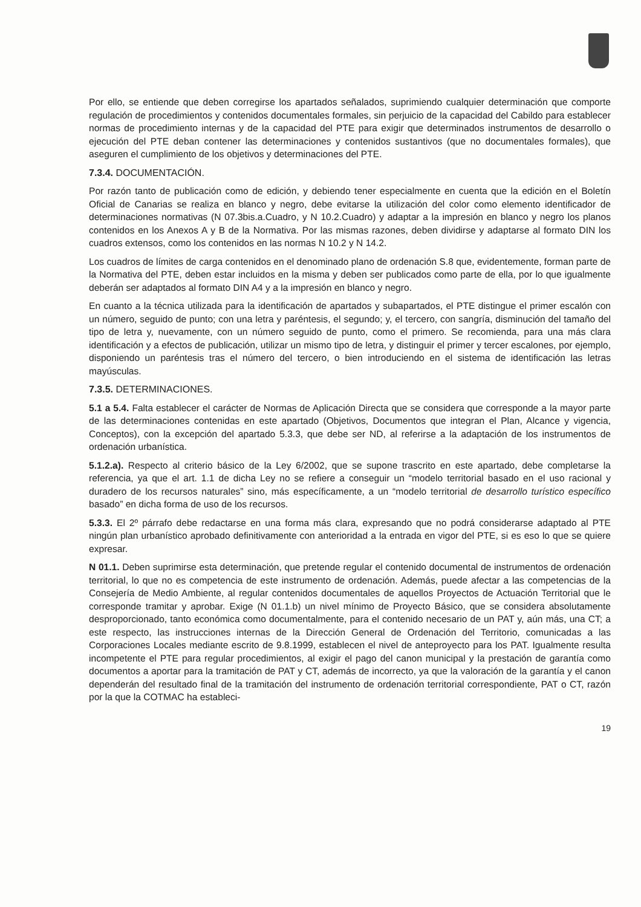Por ello, se entiende que deben corregirse los apartados señalados, suprimiendo cualquier determinación que comporte regulación de procedimientos y contenidos documentales formales, sin perjuicio de la capacidad del Cabildo para establecer normas de procedimiento internas y de la capacidad del PTE para exigir que determinados instrumentos de desarrollo o ejecución del PTE deban contener las determinaciones y contenidos sustantivos (que no documentales formales), que aseguren el cumplimiento de los objetivos y determinaciones del PTE.
7.3.4. DOCUMENTACIÓN.
Por razón tanto de publicación como de edición, y debiendo tener especialmente en cuenta que la edición en el Boletín Oficial de Canarias se realiza en blanco y negro, debe evitarse la utilización del color como elemento identificador de determinaciones normativas (N 07.3bis.a.Cuadro, y N 10.2.Cuadro) y adaptar a la impresión en blanco y negro los planos contenidos en los Anexos A y B de la Normativa. Por las mismas razones, deben dividirse y adaptarse al formato DIN los cuadros extensos, como los contenidos en las normas N 10.2 y N 14.2.
Los cuadros de límites de carga contenidos en el denominado plano de ordenación S.8 que, evidentemente, forman parte de la Normativa del PTE, deben estar incluidos en la misma y deben ser publicados como parte de ella, por lo que igualmente deberán ser adaptados al formato DIN A4 y a la impresión en blanco y negro.
En cuanto a la técnica utilizada para la identificación de apartados y subapartados, el PTE distingue el primer escalón con un número, seguido de punto; con una letra y paréntesis, el segundo; y, el tercero, con sangría, disminución del tamaño del tipo de letra y, nuevamente, con un número seguido de punto, como el primero. Se recomienda, para una más clara identificación y a efectos de publicación, utilizar un mismo tipo de letra, y distinguir el primer y tercer escalones, por ejemplo, disponiendo un paréntesis tras el número del tercero, o bien introduciendo en el sistema de identificación las letras mayúsculas.
7.3.5. DETERMINACIONES.
5.1 a 5.4. Falta establecer el carácter de Normas de Aplicación Directa que se considera que corresponde a la mayor parte de las determinaciones contenidas en este apartado (Objetivos, Documentos que integran el Plan, Alcance y vigencia, Conceptos), con la excepción del apartado 5.3.3, que debe ser ND, al referirse a la adaptación de los instrumentos de ordenación urbanística.
5.1.2.a). Respecto al criterio básico de la Ley 6/2002, que se supone trascrito en este apartado, debe completarse la referencia, ya que el art. 1.1 de dicha Ley no se refiere a conseguir un “modelo territorial basado en el uso racional y duradero de los recursos naturales” sino, más específicamente, a un “modelo territorial de desarrollo turístico específico basado” en dicha forma de uso de los recursos.
5.3.3. El 2º párrafo debe redactarse en una forma más clara, expresando que no podrá considerarse adaptado al PTE ningún plan urbanístico aprobado definitivamente con anterioridad a la entrada en vigor del PTE, si es eso lo que se quiere expresar.
N 01.1. Deben suprimirse esta determinación, que pretende regular el contenido documental de instrumentos de ordenación territorial, lo que no es competencia de este instrumento de ordenación. Además, puede afectar a las competencias de la Consejería de Medio Ambiente, al regular contenidos documentales de aquellos Proyectos de Actuación Territorial que le corresponde tramitar y aprobar. Exige (N 01.1.b) un nivel mínimo de Proyecto Básico, que se considera absolutamente desproporcionado, tanto económica como documentalmente, para el contenido necesario de un PAT y, aún más, una CT; a este respecto, las instrucciones internas de la Dirección General de Ordenación del Territorio, comunicadas a las Corporaciones Locales mediante escrito de 9.8.1999, establecen el nivel de anteproyecto para los PAT. Igualmente resulta incompetente el PTE para regular procedimientos, al exigir el pago del canon municipal y la prestación de garantía como documentos a aportar para la tramitación de PAT y CT, además de incorrecto, ya que la valoración de la garantía y el canon dependerán del resultado final de la tramitación del instrumento de ordenación territorial correspondiente, PAT o CT, razón por la que la COTMAC ha estableci-
19